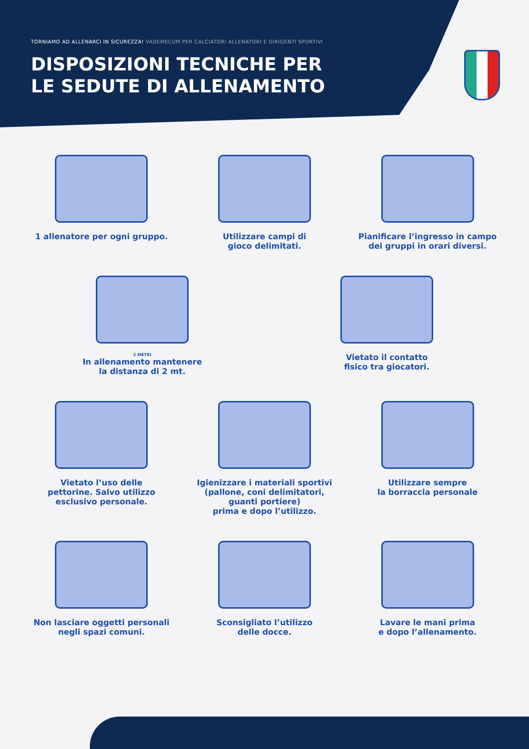TORNIAMO AD ALLENARCI IN SICUREZZA! VADEMECUM PER CALCIATORI ALLENATORI E DIRIGENTI SPORTIVI
DISPOSIZIONI TECNICHE PER
LE SEDUTE DI ALLENAMENTO
1 allenatore per ogni gruppo. Utilizzare campi di
gioco delimitati.
Pianificare l’ingresso in campo
dei gruppi in orari diversi.
2 METRI
In allenamento mantenere
la distanza di 2 mt.
Vietato il contatto
fisico tra giocatori.
Vietato l’uso delle
pettorine. Salvo utilizzo
esclusivo personale.
Igienizzare i materiali sportivi
(pallone, coni delimitatori,
guanti portiere)
prima e dopo l’utilizzo.
Utilizzare sempre
la borraccia personale
Non lasciare oggetti personali
negli spazi comuni.
Sconsigliato l’utilizzo
delle docce.
Lavare le mani prima
e dopo l’allenamento.